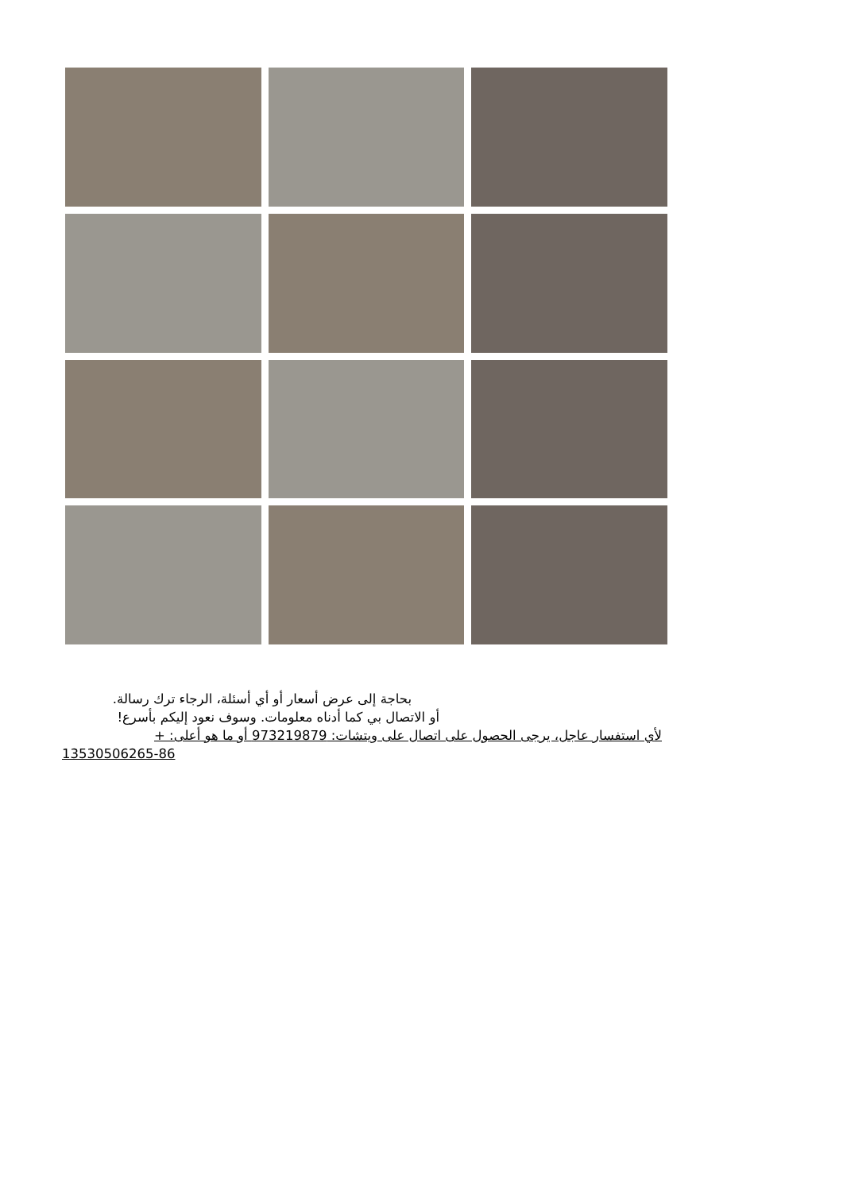بحاجة إلى عرض أسعار أو أي أسئلة، الرجاء ترك رسالة.
أو الاتصال بي كما أدناه معلومات. وسوف نعود إليكم بأسرع!
لأي استفسار عاجل، يرجى الحصول على اتصال على ويتشات: 973219879 أو ما هو أعلى: +
13530506265-86